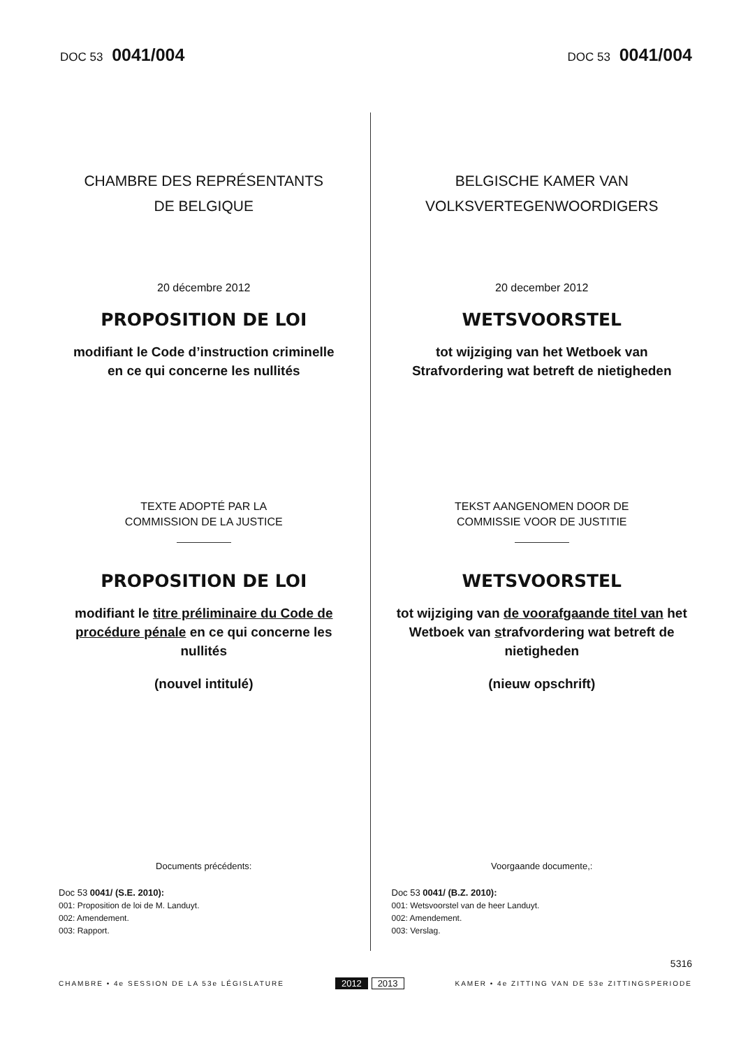DOC 53 0041/004
DOC 53 0041/004
CHAMBRE DES REPRÉSENTANTS
DE BELGIQUE
20 décembre 2012
PROPOSITION DE LOI
modifiant le Code d’instruction criminelle
en ce qui concerne les nullités
TEXTE ADOPTÉ PAR LA
COMMISSION DE LA JUSTICE
PROPOSITION DE LOI
modifiant le titre préliminaire du Code de procédure pénale en ce qui concerne les nullités
(nouvel intitulé)
Documents précédents:
Doc 53 0041/ (S.E. 2010):
001: Proposition de loi de M. Landuyt.
002: Amendement.
003: Rapport.
BELGISCHE KAMER VAN
VOLKSVERTEGENWOORDIGERS
20 december 2012
WETSVOORSTEL
tot wijziging van het Wetboek van
Strafvordering wat betreft de nietigheden
TEKST AANGENOMEN DOOR DE
COMMISSIE VOOR DE JUSTITIE
WETSVOORSTEL
tot wijziging van de voorafgaande titel van het Wetboek van strafvordering wat betreft de nietigheden
(nieuw opschrift)
Voorgaande documente,:
Doc 53 0041/ (B.Z. 2010):
001: Wetsvoorstel van de heer Landuyt.
002: Amendement.
003: Verslag.
5316
CHAMBRE • 4e SESSION DE LA 53e LÉGISLATURE
2012 2013
KAMER • 4e ZITTING VAN DE 53e ZITTINGSPERIODE